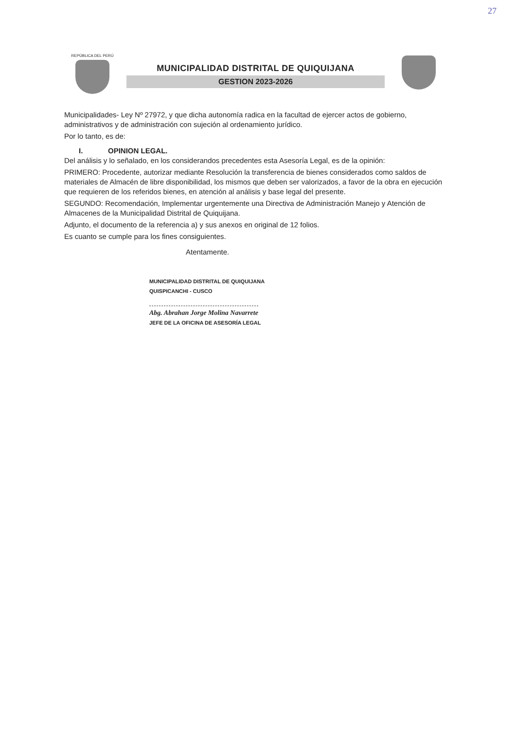27
REPÚBLICA DEL PERÚ
MUNICIPALIDAD DISTRITAL DE QUIQUIJANA
GESTION 2023-2026
Municipalidades- Ley Nº 27972, y que dicha autonomía radica en la facultad de ejercer actos de gobierno, administrativos y de administración con sujeción al ordenamiento jurídico.
Por lo tanto, es de:
I. OPINION LEGAL.
Del análisis y lo señalado, en los considerandos precedentes esta Asesoría Legal, es de la opinión:
PRIMERO: Procedente, autorizar mediante Resolución la transferencia de bienes considerados como saldos de materiales de Almacén de libre disponibilidad, los mismos que deben ser valorizados, a favor de la obra en ejecución que requieren de los referidos bienes, en atención al análisis y base legal del presente.
SEGUNDO: Recomendación, Implementar urgentemente una Directiva de Administración Manejo y Atención de Almacenes de la Municipalidad Distrital de Quiquijana.
Adjunto, el documento de la referencia a) y sus anexos en original de 12 folios.
Es cuanto se cumple para los fines consiguientes.
Atentamente.
MUNICIPALIDAD DISTRITAL DE QUIQUIJANA
QUISPICANCHI - CUSCO
Abg. Abrahan Jorge Molina Navarrete
JEFE DE LA OFICINA DE ASESORÍA LEGAL